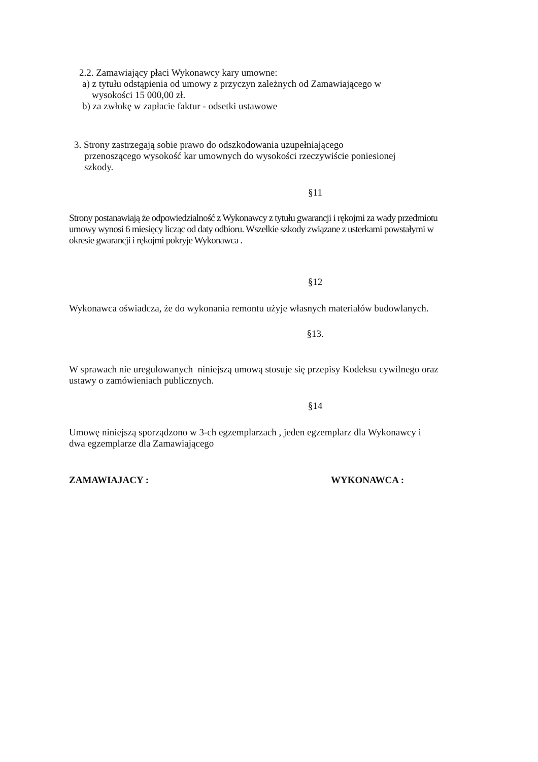2.2. Zamawiający płaci Wykonawcy kary umowne:
a) z tytułu odstąpienia od umowy z przyczyn zależnych od Zamawiającego w
wysokości 15 000,00 zł.
b) za zwłokę w zapłacie faktur - odsetki ustawowe
3. Strony zastrzegają sobie prawo do odszkodowania uzupełniającego
przenoszącego wysokość kar umownych do wysokości rzeczywiście poniesionej
szkody.
§11
Strony postanawiają że odpowiedzialność z Wykonawcy z tytułu gwarancji i rękojmi za wady przedmiotu
umowy wynosi 6 miesięcy licząc od daty odbioru. Wszelkie szkody związane z usterkami powstałymi w
okresie gwarancji i rękojmi pokryje Wykonawca .
§12
Wykonawca oświadcza, że do wykonania remontu użyje własnych materiałów budowlanych.
§13.
W sprawach nie uregulowanych niniejszą umową stosuje się przepisy Kodeksu cywilnego oraz
ustawy o zamówieniach publicznych.
§14
Umowę niniejszą sporządzono w 3-ch egzemplarzach , jeden egzemplarz dla Wykonawcy i
dwa egzemplarze dla Zamawiającego
ZAMAWIAJACY : WYKONAWCA :